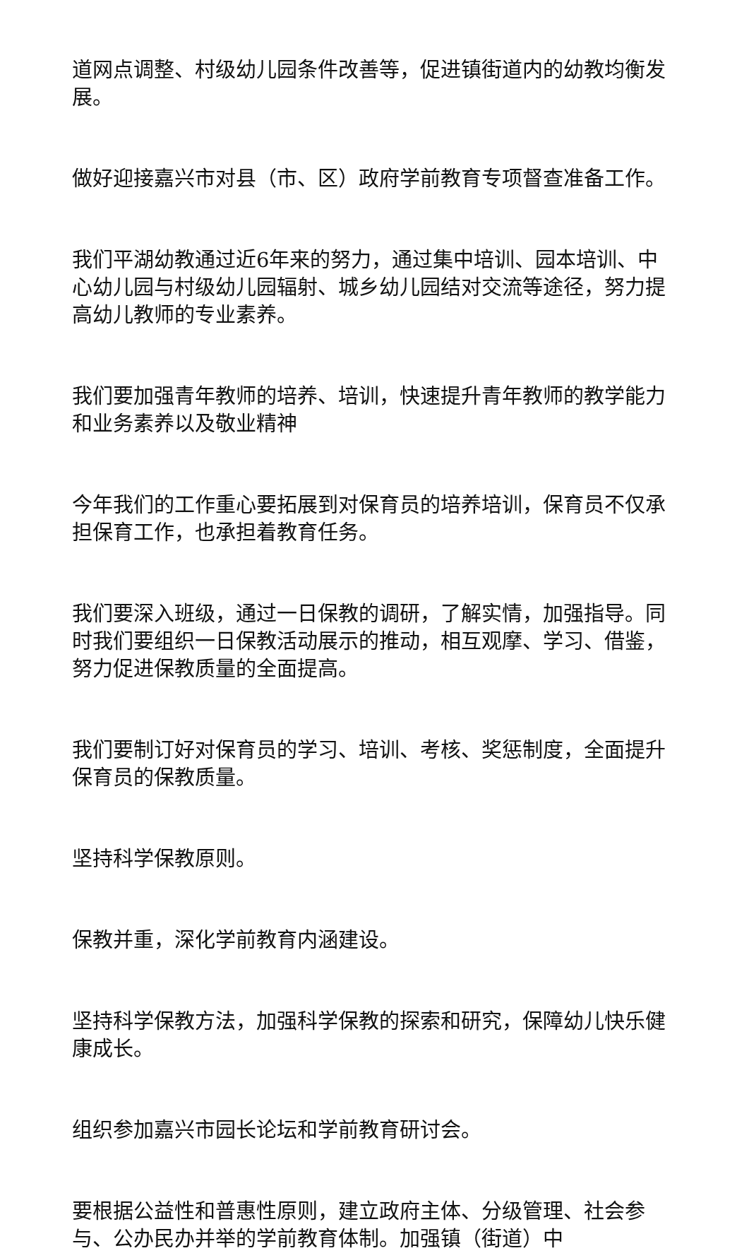道网点调整、村级幼儿园条件改善等，促进镇街道内的幼教均衡发展。
做好迎接嘉兴市对县（市、区）政府学前教育专项督查准备工作。
我们平湖幼教通过近6年来的努力，通过集中培训、园本培训、中心幼儿园与村级幼儿园辐射、城乡幼儿园结对交流等途径，努力提高幼儿教师的专业素养。
我们要加强青年教师的培养、培训，快速提升青年教师的教学能力和业务素养以及敬业精神
今年我们的工作重心要拓展到对保育员的培养培训，保育员不仅承担保育工作，也承担着教育任务。
我们要深入班级，通过一日保教的调研，了解实情，加强指导。同时我们要组织一日保教活动展示的推动，相互观摩、学习、借鉴，努力促进保教质量的全面提高。
我们要制订好对保育员的学习、培训、考核、奖惩制度，全面提升保育员的保教质量。
坚持科学保教原则。
保教并重，深化学前教育内涵建设。
坚持科学保教方法，加强科学保教的探索和研究，保障幼儿快乐健康成长。
组织参加嘉兴市园长论坛和学前教育研讨会。
要根据公益性和普惠性原则，建立政府主体、分级管理、社会参与、公办民办并举的学前教育体制。加强镇（街道）中